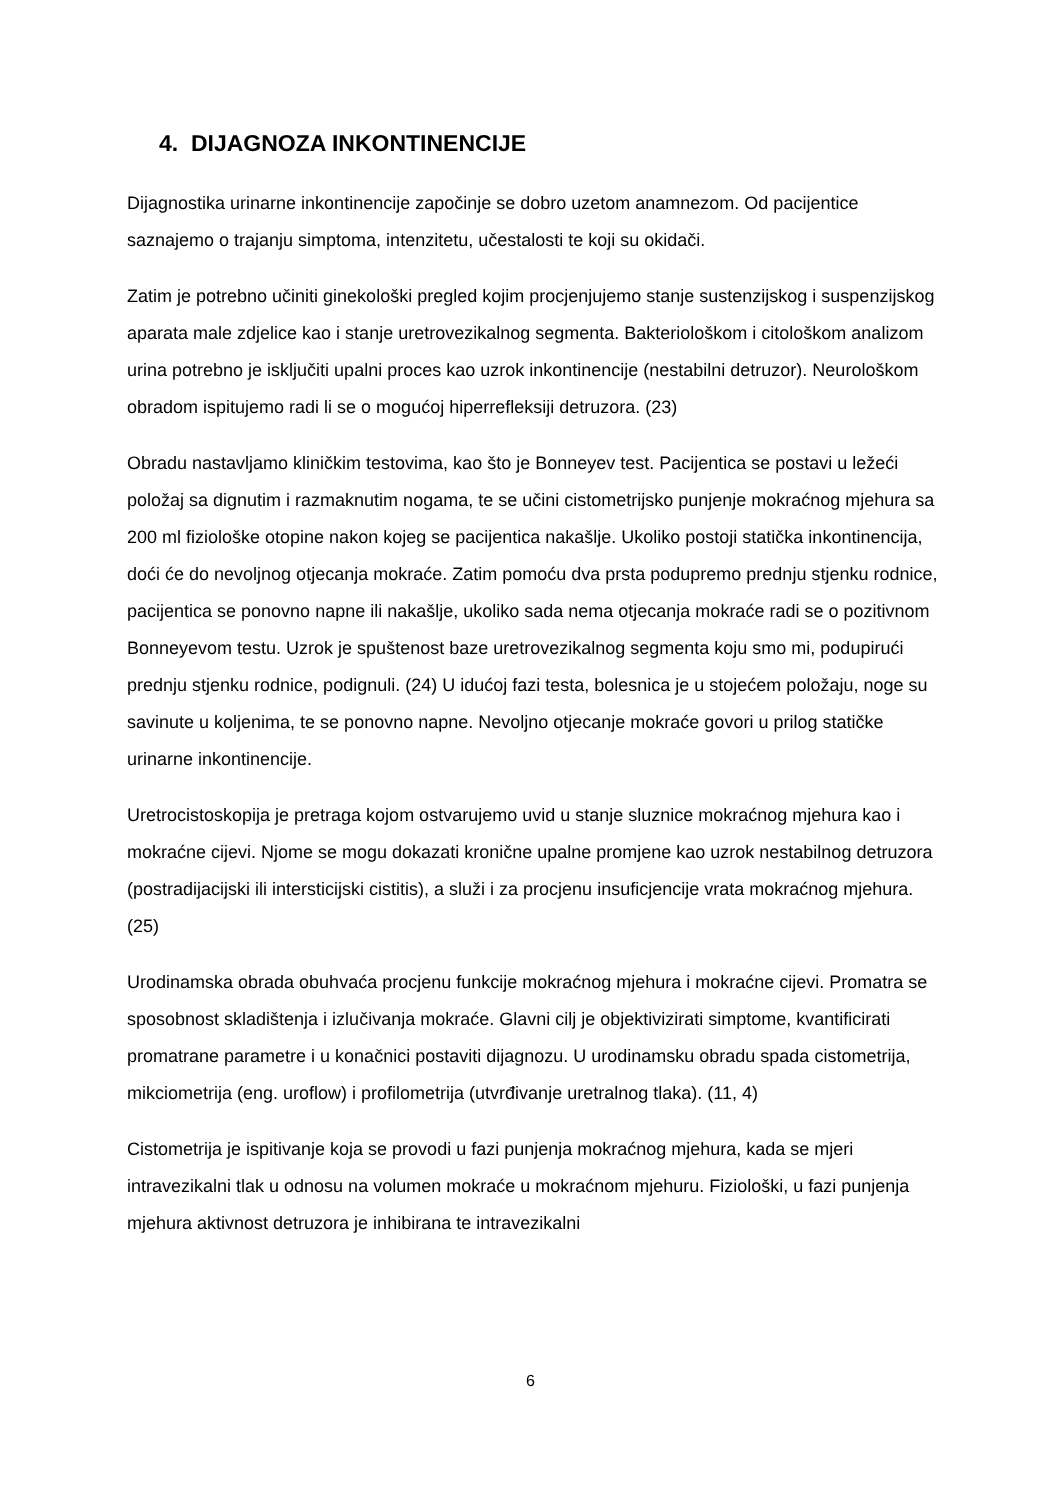4. DIJAGNOZA INKONTINENCIJE
Dijagnostika urinarne inkontinencije započinje se dobro uzetom anamnezom. Od pacijentice saznajemo o trajanju simptoma, intenzitetu, učestalosti te koji su okidači.
Zatim je potrebno učiniti ginekološki pregled kojim procjenjujemo stanje sustenzijskog i suspenzijskog aparata male zdjelice kao i stanje uretrovezikalnog segmenta. Bakteriološkom i citološkom analizom urina potrebno je isključiti upalni proces kao uzrok inkontinencije (nestabilni detruzor). Neurološkom obradom ispitujemo radi li se o mogućoj hiperrefleksiji detruzora. (23)
Obradu nastavljamo kliničkim testovima, kao što je Bonneyev test. Pacijentica se postavi u ležeći položaj sa dignutim i razmaknutim nogama, te se učini cistometrijsko punjenje mokraćnog mjehura sa 200 ml fiziološke otopine nakon kojeg se pacijentica nakašlje. Ukoliko postoji statička inkontinencija, doći će do nevoljnog otjecanja mokraće. Zatim pomoću dva prsta podupremo prednju stjenku rodnice, pacijentica se ponovno napne ili nakašlje, ukoliko sada nema otjecanja mokraće radi se o pozitivnom Bonneyevom testu. Uzrok je spuštenost baze uretrovezikalnog segmenta koju smo mi, podupirući prednju stjenku rodnice, podignuli. (24) U idućoj fazi testa, bolesnica je u stojećem položaju, noge su savinute u koljenima, te se ponovno napne. Nevoljno otjecanje mokraće govori u prilog statičke urinarne inkontinencije.
Uretrocistoskopija je pretraga kojom ostvarujemo uvid u stanje sluznice mokraćnog mjehura kao i mokraćne cijevi. Njome se mogu dokazati kronične upalne promjene kao uzrok nestabilnog detruzora (postradijacijski ili intersticijski cistitis), a služi i za procjenu insuficjencije vrata mokraćnog mjehura. (25)
Urodinamska obrada obuhvaća procjenu funkcije mokraćnog mjehura i mokraćne cijevi. Promatra se sposobnost skladištenja i izlučivanja mokraće. Glavni cilj je objektivizirati simptome, kvantificirati promatrane parametre i u konačnici postaviti dijagnozu. U urodinamsku obradu spada cistometrija, mikciometrija (eng. uroflow) i profilometrija (utvrđivanje uretralnog tlaka). (11, 4)
Cistometrija je ispitivanje koja se provodi u fazi punjenja mokraćnog mjehura, kada se mjeri intravezikalni tlak u odnosu na volumen mokraće u mokraćnom mjehuru. Fiziološki, u fazi punjenja mjehura aktivnost detruzora je inhibirana te intravezikalni
6